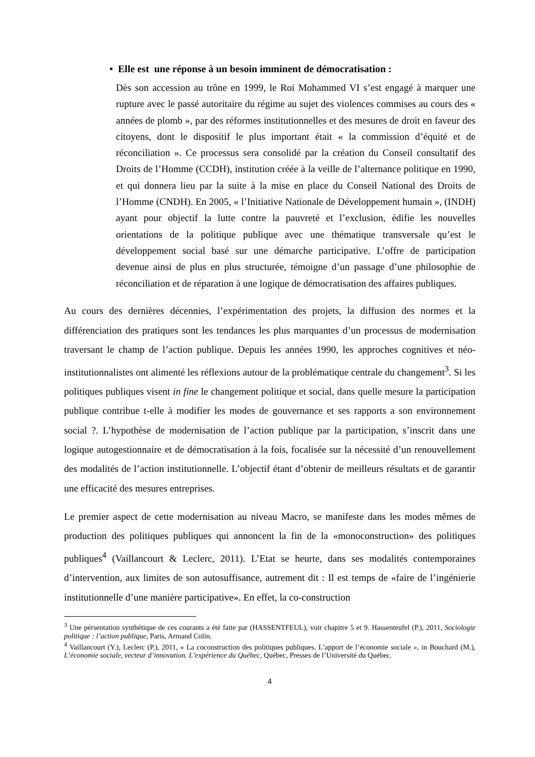• Elle est une réponse à un besoin imminent de démocratisation :
Dès son accession au trône en 1999, le Roi Mohammed VI s’est engagé à marquer une rupture avec le passé autoritaire du régime au sujet des violences commises au cours des « années de plomb », par des réformes institutionnelles et des mesures de droit en faveur des citoyens, dont le dispositif le plus important était « la commission d’équité et de réconciliation ». Ce processus sera consolidé par la création du Conseil consultatif des Droits de l’Homme (CCDH), institution créée à la veille de l’alternance politique en 1990, et qui donnera lieu par la suite à la mise en place du Conseil National des Droits de l’Homme (CNDH). En 2005, « l’Initiative Nationale de Développement humain », (INDH) ayant pour objectif la lutte contre la pauvreté et l’exclusion, édifie les nouvelles orientations de la politique publique avec une thématique transversale qu’est le développement social basé sur une démarche participative. L’offre de participation devenue ainsi de plus en plus structurée, témoigne d’un passage d’une philosophie de réconciliation et de réparation à une logique de démocratisation des affaires publiques.
Au cours des dernières décennies, l’expérimentation des projets, la diffusion des normes et la différenciation des pratiques sont les tendances les plus marquantes d’un processus de modernisation traversant le champ de l’action publique. Depuis les années 1990, les approches cognitives et néo-institutionnalistes ont alimenté les réflexions autour de la problématique centrale du changement<sup>3</sup>. Si les politiques publiques visent in fine le changement politique et social, dans quelle mesure la participation publique contribue t-elle à modifier les modes de gouvernance et ses rapports a son environnement social ?. L’hypothèse de modernisation de l’action publique par la participation, s’inscrit dans une logique autogestionnaire et de démocratisation à la fois, focalisée sur la nécessité d’un renouvellement des modalités de l’action institutionnelle. L’objectif étant d’obtenir de meilleurs résultats et de garantir une efficacité des mesures entreprises.
Le premier aspect de cette modernisation au niveau Macro, se manifeste dans les modes mêmes de production des politiques publiques qui annoncent la fin de la «monoconstruction» des politiques publiques<sup>4</sup> (Vaillancourt & Leclerc, 2011). L’Etat se heurte, dans ses modalités contemporaines d’intervention, aux limites de son autosuffisance, autrement dit : Il est temps de «faire de l’ingénierie institutionnelle d’une manière participative». En effet, la co-construction
<sup>3</sup> Une pérsentation synthétique de ces courants a été faite par (HASSENTFEUL), voir chapitre 5 et 9. Hassenteufel (P.), 2011, Sociologie politique : l’action publique, Paris, Armand Colin.
<sup>4</sup> Vaillancourt (Y.), Leclerc (P.), 2011, « La coconstruction des politiques publiques. L’apport de l’économie sociale », in Bouchard (M.), L’économie sociale, vecteur d’innovation. L’expérience du Québec, Québec, Presses de l’Université du Québec.
4